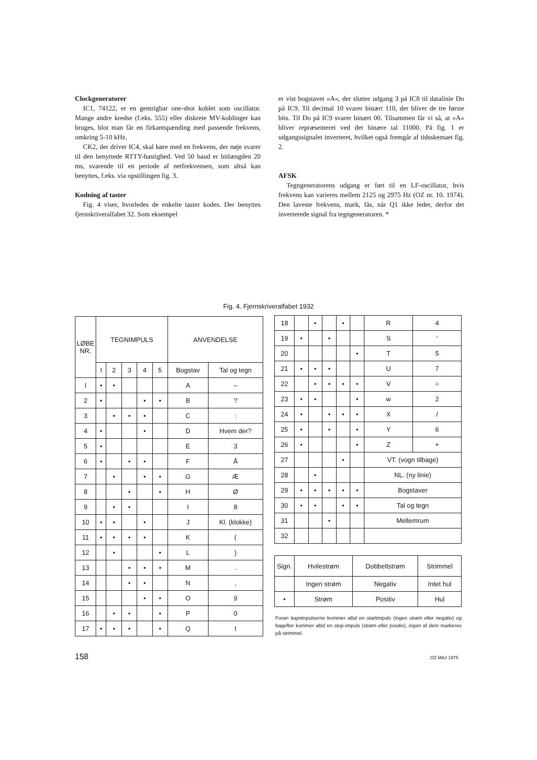Clockgeneratorer
IC1, 74122, er en gentrigbar one-shot koblet som oscillator. Mange andre kredse (f.eks. 555) eller diskrete MV-koblinger kan bruges, blot man får en firkantspænding med passende frekvens, omkring 5-10 kHz.
CK2, der driver IC4, skal køre med en frekvens, der nøje svarer til den benyttede RTTY-hastighed. Ved 50 baud er bitlængden 20 ms, svarende til en periode af netfrekvensen, som altså kan benyttes, f.eks. via opstillingen fig. 3.
Kodning af taster
Fig. 4 viser, hvorledes de enkelte taster kodes. Der benyttes fjernskriveralfabet 32. Som eksempel
er vist bogstavet »A«, der slutter udgang 3 på IC8 til datalinie Do på IC9. Til decimal 10 svarer binært 110, der bliver de tre første bits. Til Do på IC9 svarer binært 00. Tilsammen får vi så, at »A« bliver repræsenteret ved det binære tal 11000. På fig. 1 er udgangssignalet inverteret, hvilket også fremgår af tidsskemaet fig. 2.
AFSK
Tegngeneratorens udgang er ført til en LF-oscillator, hvis frekvens kan varieres mellem 2125 og 2975 Hz (OZ nr. 10. 1974). Den laveste frekvens, mark, fås, når Q1 ikke leder, derfor det inverterede signal fra tegngeneratoren. *
Fig. 4. Fjernskriveralfabet 1932
| LØBE NR. | TEGNIMPULS | | | | | ANVENDELSE | |
| --- | --- | --- | --- | --- | --- | --- | --- |
| | I | 2 | 3 | 4 | 5 | Bogstav | Tal og tegn |
| I | • | • | | | | A | – |
| 2 | • | | | • | • | B | ? |
| 3 | | • | • | • | | C | : |
| 4 | • | | | • | | D | Hvem der? |
| 5 | • | | | | | E | 3 |
| 6 | • | | • | • | | F | Å |
| 7 | | • | | • | • | G | Æ |
| 8 | | | • | | • | H | Ø |
| 9 | | • | • | | | I | 8 |
| 10 | • | • | | • | | J | Kl. (klokke) |
| 11 | • | • | • | • | | K | ( |
| 12 | | • | | | • | L | ) |
| 13 | | | • | • | • | M | . |
| 14 | | | • | • | | N | , |
| 15 | | | | • | • | O | 9 |
| 16 | | • | • | | • | P | 0 |
| 17 | • | • | • | | • | Q | I |
| 18 | | • | | • | | R | 4 |
| 19 | • | | • | | | S | ' |
| 20 | | | | | • | T | 5 |
| 21 | • | • | • | | | U | 7 |
| 22 | | • | • | • | • | V | = |
| 23 | • | • | | | • | w | 2 |
| 24 | • | | • | • | • | X | / |
| 25 | • | | • | | • | Y | 6 |
| 26 | • | | | | • | Z | + |
| 27 | | | | • | | VT. (vogn tilbage) | |
| 28 | | • | | | | NL. (ny linie) | |
| 29 | • | • | • | • | • | Bogstaver | |
| 30 | • | • | | • | • | Tal og tegn | |
| 31 | | | • | | | Mellemrum | |
| 32 | | | | | | | |
| Sign. | Hvilestrøm | Dobbeltstrøm | Strimmel |
| --- | --- | --- | --- |
| | Ingen strøm | Negativ | Intet hul |
| • | Strøm | Positiv | Hul |
Foran tegnimpulserne kommer altid en startimpuls (ingen strøm eller negativ) og bagefter kommer altid en stop-impuls (strøm eller positiv), ingen af dem markeres på strimmel.
158 OZ MAJ 1975